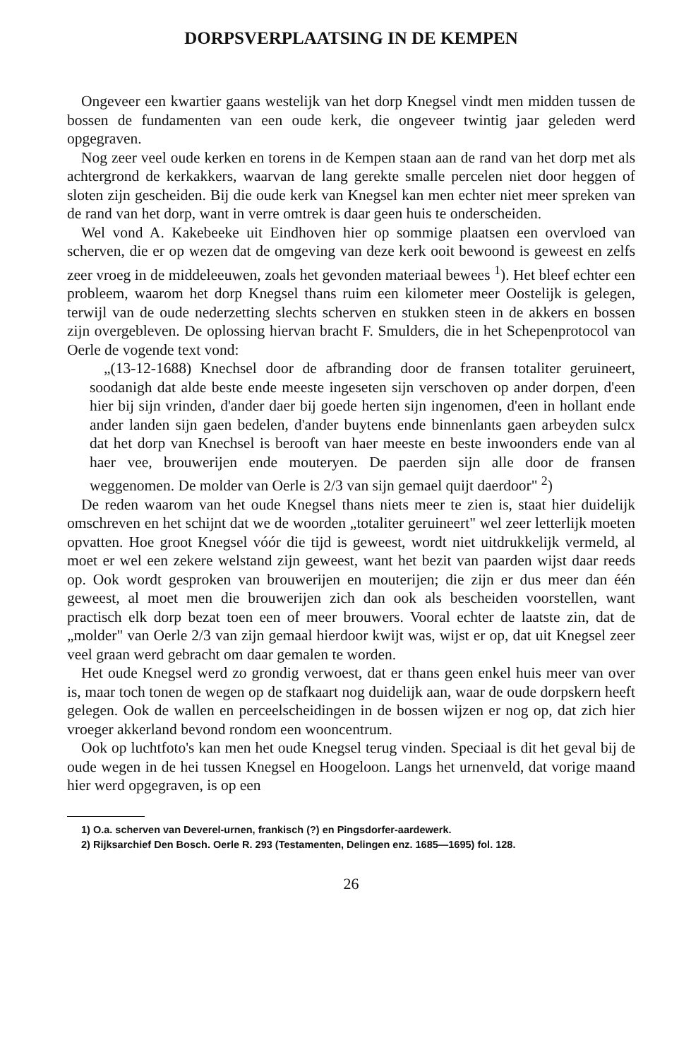DORPSVERPLAATSING IN DE KEMPEN
Ongeveer een kwartier gaans westelijk van het dorp Knegsel vindt men midden tussen de bossen de fundamenten van een oude kerk, die ongeveer twintig jaar geleden werd opgegraven.
Nog zeer veel oude kerken en torens in de Kempen staan aan de rand van het dorp met als achtergrond de kerkakkers, waarvan de lang gerekte smalle percelen niet door heggen of sloten zijn gescheiden. Bij die oude kerk van Knegsel kan men echter niet meer spreken van de rand van het dorp, want in verre omtrek is daar geen huis te onderscheiden.
Wel vond A. Kakebeeke uit Eindhoven hier op sommige plaatsen een overvloed van scherven, die er op wezen dat de omgeving van deze kerk ooit bewoond is geweest en zelfs zeer vroeg in de middeleeuwen, zoals het gevonden materiaal bewees <sup>1</sup>). Het bleef echter een probleem, waarom het dorp Knegsel thans ruim een kilometer meer Oostelijk is gelegen, terwijl van de oude nederzetting slechts scherven en stukken steen in de akkers en bossen zijn overgebleven. De oplossing hiervan bracht F. Smulders, die in het Schepenprotocol van Oerle de vogende text vond:
„(13-12-1688) Knechsel door de afbranding door de fransen totaliter geruineert, soodanigh dat alde beste ende meeste ingeseten sijn verschoven op ander dorpen, d'een hier bij sijn vrinden, d'ander daer bij goede herten sijn ingenomen, d'een in hollant ende ander landen sijn gaen bedelen, d'ander buytens ende binnenlants gaen arbeyden sulcx dat het dorp van Knechsel is berooft van haer meeste en beste inwoonders ende van al haer vee, brouwerijen ende mouteryen. De paerden sijn alle door de fransen weggenomen. De molder van Oerle is 2/3 van sijn gemael quijt daerdoor" <sup>2</sup>)
De reden waarom van het oude Knegsel thans niets meer te zien is, staat hier duidelijk omschreven en het schijnt dat we de woorden „totaliter geruineert" wel zeer letterlijk moeten opvatten. Hoe groot Knegsel vóór die tijd is geweest, wordt niet uitdrukkelijk vermeld, al moet er wel een zekere welstand zijn geweest, want het bezit van paarden wijst daar reeds op. Ook wordt gesproken van brouwerijen en mouterijen; die zijn er dus meer dan één geweest, al moet men die brouwerijen zich dan ook als bescheiden voorstellen, want practisch elk dorp bezat toen een of meer brouwers. Vooral echter de laatste zin, dat de „molder" van Oerle 2/3 van zijn gemaal hierdoor kwijt was, wijst er op, dat uit Knegsel zeer veel graan werd gebracht om daar gemalen te worden.
Het oude Knegsel werd zo grondig verwoest, dat er thans geen enkel huis meer van over is, maar toch tonen de wegen op de stafkaart nog duidelijk aan, waar de oude dorpskern heeft gelegen. Ook de wallen en perceelscheidingen in de bossen wijzen er nog op, dat zich hier vroeger akkerland bevond rondom een wooncentrum.
Ook op luchtfoto's kan men het oude Knegsel terug vinden. Speciaal is dit het geval bij de oude wegen in de hei tussen Knegsel en Hoogeloon. Langs het urnenveld, dat vorige maand hier werd opgegraven, is op een
1) O.a. scherven van Deverel-urnen, frankisch (?) en Pingsdorfer-aardewerk.
2) Rijksarchief Den Bosch. Oerle R. 293 (Testamenten, Delingen enz. 1685—1695) fol. 128.
26